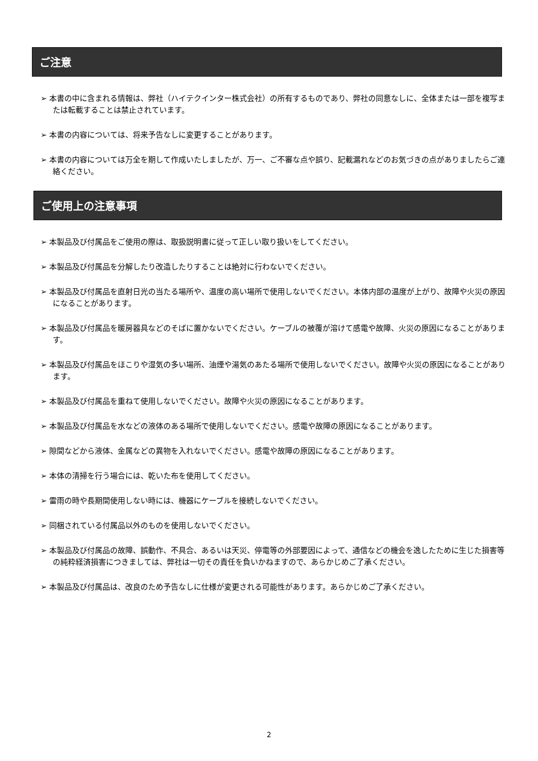ご注意
➢ 本書の中に含まれる情報は、弊社（ハイテクインター株式会社）の所有するものであり、弊社の同意なしに、全体または一部を複写または転載することは禁止されています。
➢ 本書の内容については、将来予告なしに変更することがあります。
➢ 本書の内容については万全を期して作成いたしましたが、万一、ご不審な点や誤り、記載漏れなどのお気づきの点がありましたらご連絡ください。
ご使用上の注意事項
➢ 本製品及び付属品をご使用の際は、取扱説明書に従って正しい取り扱いをしてください。
➢ 本製品及び付属品を分解したり改造したりすることは絶対に行わないでください。
➢ 本製品及び付属品を直射日光の当たる場所や、温度の高い場所で使用しないでください。本体内部の温度が上がり、故障や火災の原因になることがあります。
➢ 本製品及び付属品を暖房器具などのそばに置かないでください。ケーブルの被覆が溶けて感電や故障、火災の原因になることがあります。
➢ 本製品及び付属品をほこりや湿気の多い場所、油煙や湯気のあたる場所で使用しないでください。故障や火災の原因になることがあります。
➢ 本製品及び付属品を重ねて使用しないでください。故障や火災の原因になることがあります。
➢ 本製品及び付属品を水などの液体のある場所で使用しないでください。感電や故障の原因になることがあります。
➢ 隙間などから液体、金属などの異物を入れないでください。感電や故障の原因になることがあります。
➢ 本体の清掃を行う場合には、乾いた布を使用してください。
➢ 雷雨の時や長期間使用しない時には、機器にケーブルを接続しないでください。
➢ 同梱されている付属品以外のものを使用しないでください。
➢ 本製品及び付属品の故障、誤動作、不具合、あるいは天災、停電等の外部要因によって、通信などの機会を逸したために生じた損害等の純粋経済損害につきましては、弊社は一切その責任を負いかねますので、あらかじめご了承ください。
➢ 本製品及び付属品は、改良のため予告なしに仕様が変更される可能性があります。あらかじめご了承ください。
2